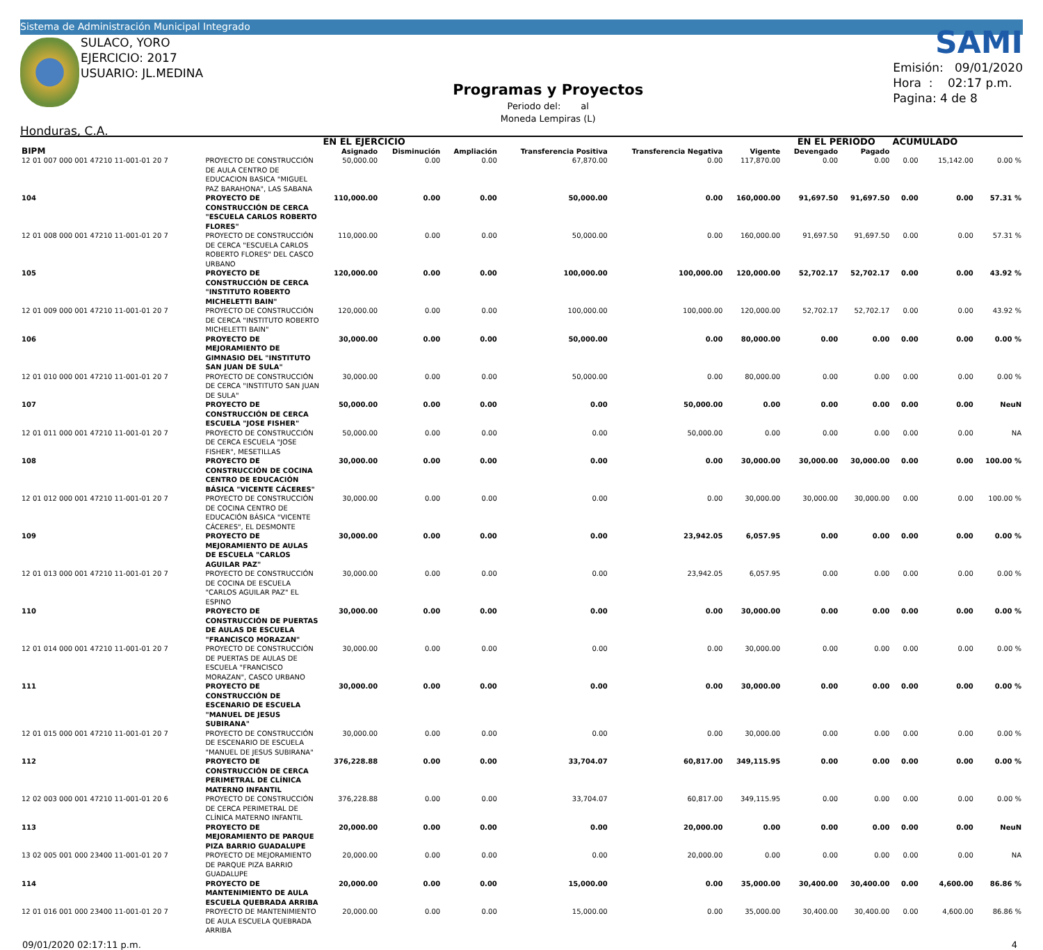Sistema de Administración Municipal Integrado
SULACO, YORO
EJERCICIO: 2017
USUARIO: JL.MEDINA
Honduras, C.A.
Programas y Proyectos
Periodo del: al
Moneda Lempiras (L)
SAMI
Emisión: 09/01/2020
Hora : 02:17 p.m.
Pagina: 4 de 8
| | | EN EL EJERCICIO | | | | | | EN EL PERIODO | | ACUMULADO | | |
| --- | --- | --- | --- | --- | --- | --- | --- | --- | --- | --- | --- | --- |
| BIPM | | Asignado | Disminución | Ampliación | Transferencia Positiva | Transferencia Negativa | Vigente | Devengado | Pagado | | | |
| 12 01 007 000 001 47210 11-001-01 20 7 | PROYECTO DE CONSTRUCCIÓN DE AULA CENTRO DE EDUCACION BASICA "MIGUEL PAZ BARAHONA", LAS SABANA | 50,000.00 | 0.00 | 0.00 | 67,870.00 | 0.00 | 117,870.00 | 0.00 | 0.00 | 0.00 | 15,142.00 | 0.00 % |
| 104 | PROYECTO DE CONSTRUCCIÓN DE CERCA "ESCUELA CARLOS ROBERTO FLORES" | 110,000.00 | 0.00 | 0.00 | 50,000.00 | 0.00 | 160,000.00 | 91,697.50 | 91,697.50 | 0.00 | 0.00 | 57.31 % |
| 12 01 008 000 001 47210 11-001-01 20 7 | PROYECTO DE CONSTRUCCIÓN DE CERCA "ESCUELA CARLOS ROBERTO FLORES" DEL CASCO URBANO | 110,000.00 | 0.00 | 0.00 | 50,000.00 | 0.00 | 160,000.00 | 91,697.50 | 91,697.50 | 0.00 | 0.00 | 57.31 % |
| 105 | PROYECTO DE CONSTRUCCIÓN DE CERCA "INSTITUTO ROBERTO MICHELETTI BAIN" | 120,000.00 | 0.00 | 0.00 | 100,000.00 | 100,000.00 | 120,000.00 | 52,702.17 | 52,702.17 | 0.00 | 0.00 | 43.92 % |
| 12 01 009 000 001 47210 11-001-01 20 7 | PROYECTO DE CONSTRUCCIÓN DE CERCA "INSTITUTO ROBERTO MICHELETTI BAIN" | 120,000.00 | 0.00 | 0.00 | 100,000.00 | 100,000.00 | 120,000.00 | 52,702.17 | 52,702.17 | 0.00 | 0.00 | 43.92 % |
| 106 | PROYECTO DE MEJORAMIENTO DE GIMNASIO DEL "INSTITUTO SAN JUAN DE SULA" | 30,000.00 | 0.00 | 0.00 | 50,000.00 | 0.00 | 80,000.00 | 0.00 | 0.00 | 0.00 | 0.00 | 0.00 % |
| 12 01 010 000 001 47210 11-001-01 20 7 | PROYECTO DE CONSTRUCCIÓN DE CERCA "INSTITUTO SAN JUAN DE SULA" | 30,000.00 | 0.00 | 0.00 | 50,000.00 | 0.00 | 80,000.00 | 0.00 | 0.00 | 0.00 | 0.00 | 0.00 % |
| 107 | PROYECTO DE CONSTRUCCIÓN DE CERCA ESCUELA "JOSE FISHER" | 50,000.00 | 0.00 | 0.00 | 0.00 | 50,000.00 | 0.00 | 0.00 | 0.00 | 0.00 | 0.00 | NeuN |
| 12 01 011 000 001 47210 11-001-01 20 7 | PROYECTO DE CONSTRUCCIÓN DE CERCA ESCUELA "JOSE FISHER", MESETILLAS | 50,000.00 | 0.00 | 0.00 | 0.00 | 50,000.00 | 0.00 | 0.00 | 0.00 | 0.00 | 0.00 | NA |
| 108 | PROYECTO DE CONSTRUCCIÓN DE COCINA CENTRO DE EDUCACIÓN BÁSICA "VICENTE CÁCERES" | 30,000.00 | 0.00 | 0.00 | 0.00 | 0.00 | 30,000.00 | 30,000.00 | 30,000.00 | 0.00 | 0.00 | 100.00 % |
| 12 01 012 000 001 47210 11-001-01 20 7 | PROYECTO DE CONSTRUCCIÓN DE COCINA CENTRO DE EDUCACIÓN BÁSICA "VICENTE CÁCERES", EL DESMONTE | 30,000.00 | 0.00 | 0.00 | 0.00 | 0.00 | 30,000.00 | 30,000.00 | 30,000.00 | 0.00 | 0.00 | 100.00 % |
| 109 | PROYECTO DE MEJORAMIENTO DE AULAS DE ESCUELA "CARLOS AGUILAR PAZ" | 30,000.00 | 0.00 | 0.00 | 0.00 | 23,942.05 | 6,057.95 | 0.00 | 0.00 | 0.00 | 0.00 | 0.00 % |
| 12 01 013 000 001 47210 11-001-01 20 7 | PROYECTO DE CONSTRUCCIÓN DE COCINA DE ESCUELA "CARLOS AGUILAR PAZ" EL ESPINO | 30,000.00 | 0.00 | 0.00 | 0.00 | 23,942.05 | 6,057.95 | 0.00 | 0.00 | 0.00 | 0.00 | 0.00 % |
| 110 | PROYECTO DE CONSTRUCCIÓN DE PUERTAS DE AULAS DE ESCUELA "FRANCISCO MORAZAN" | 30,000.00 | 0.00 | 0.00 | 0.00 | 0.00 | 30,000.00 | 0.00 | 0.00 | 0.00 | 0.00 | 0.00 % |
| 12 01 014 000 001 47210 11-001-01 20 7 | PROYECTO DE CONSTRUCCIÓN DE PUERTAS DE AULAS DE ESCUELA "FRANCISCO MORAZAN", CASCO URBANO | 30,000.00 | 0.00 | 0.00 | 0.00 | 0.00 | 30,000.00 | 0.00 | 0.00 | 0.00 | 0.00 | 0.00 % |
| 111 | PROYECTO DE CONSTRUCCIÓN DE ESCENARIO DE ESCUELA "MANUEL DE JESUS SUBIRANA" | 30,000.00 | 0.00 | 0.00 | 0.00 | 0.00 | 30,000.00 | 0.00 | 0.00 | 0.00 | 0.00 | 0.00 % |
| 12 01 015 000 001 47210 11-001-01 20 7 | PROYECTO DE CONSTRUCCIÓN DE ESCENARIO DE ESCUELA "MANUEL DE JESUS SUBIRANA" | 30,000.00 | 0.00 | 0.00 | 0.00 | 0.00 | 30,000.00 | 0.00 | 0.00 | 0.00 | 0.00 | 0.00 % |
| 112 | PROYECTO DE CONSTRUCCIÓN DE CERCA PERIMETRAL DE CLÍNICA MATERNO INFANTIL | 376,228.88 | 0.00 | 0.00 | 33,704.07 | 60,817.00 | 349,115.95 | 0.00 | 0.00 | 0.00 | 0.00 | 0.00 % |
| 12 02 003 000 001 47210 11-001-01 20 6 | PROYECTO DE CONSTRUCCIÓN DE CERCA PERIMETRAL DE CLÍNICA MATERNO INFANTIL | 376,228.88 | 0.00 | 0.00 | 33,704.07 | 60,817.00 | 349,115.95 | 0.00 | 0.00 | 0.00 | 0.00 | 0.00 % |
| 113 | PROYECTO DE MEJORAMIENTO DE PARQUE PIZA BARRIO GUADALUPE | 20,000.00 | 0.00 | 0.00 | 0.00 | 20,000.00 | 0.00 | 0.00 | 0.00 | 0.00 | 0.00 | NeuN |
| 13 02 005 001 000 23400 11-001-01 20 7 | PROYECTO DE MEJORAMIENTO DE PARQUE PIZA BARRIO GUADALUPE | 20,000.00 | 0.00 | 0.00 | 0.00 | 20,000.00 | 0.00 | 0.00 | 0.00 | 0.00 | 0.00 | NA |
| 114 | PROYECTO DE MANTENIMIENTO DE AULA ESCUELA QUEBRADA ARRIBA | 20,000.00 | 0.00 | 0.00 | 15,000.00 | 0.00 | 35,000.00 | 30,400.00 | 30,400.00 | 0.00 | 4,600.00 | 86.86 % |
| 12 01 016 001 000 23400 11-001-01 20 7 | PROYECTO DE MANTENIMIENTO DE AULA ESCUELA QUEBRADA ARRIBA | 20,000.00 | 0.00 | 0.00 | 15,000.00 | 0.00 | 35,000.00 | 30,400.00 | 30,400.00 | 0.00 | 4,600.00 | 86.86 % |
09/01/2020 02:17:11 p.m. 4